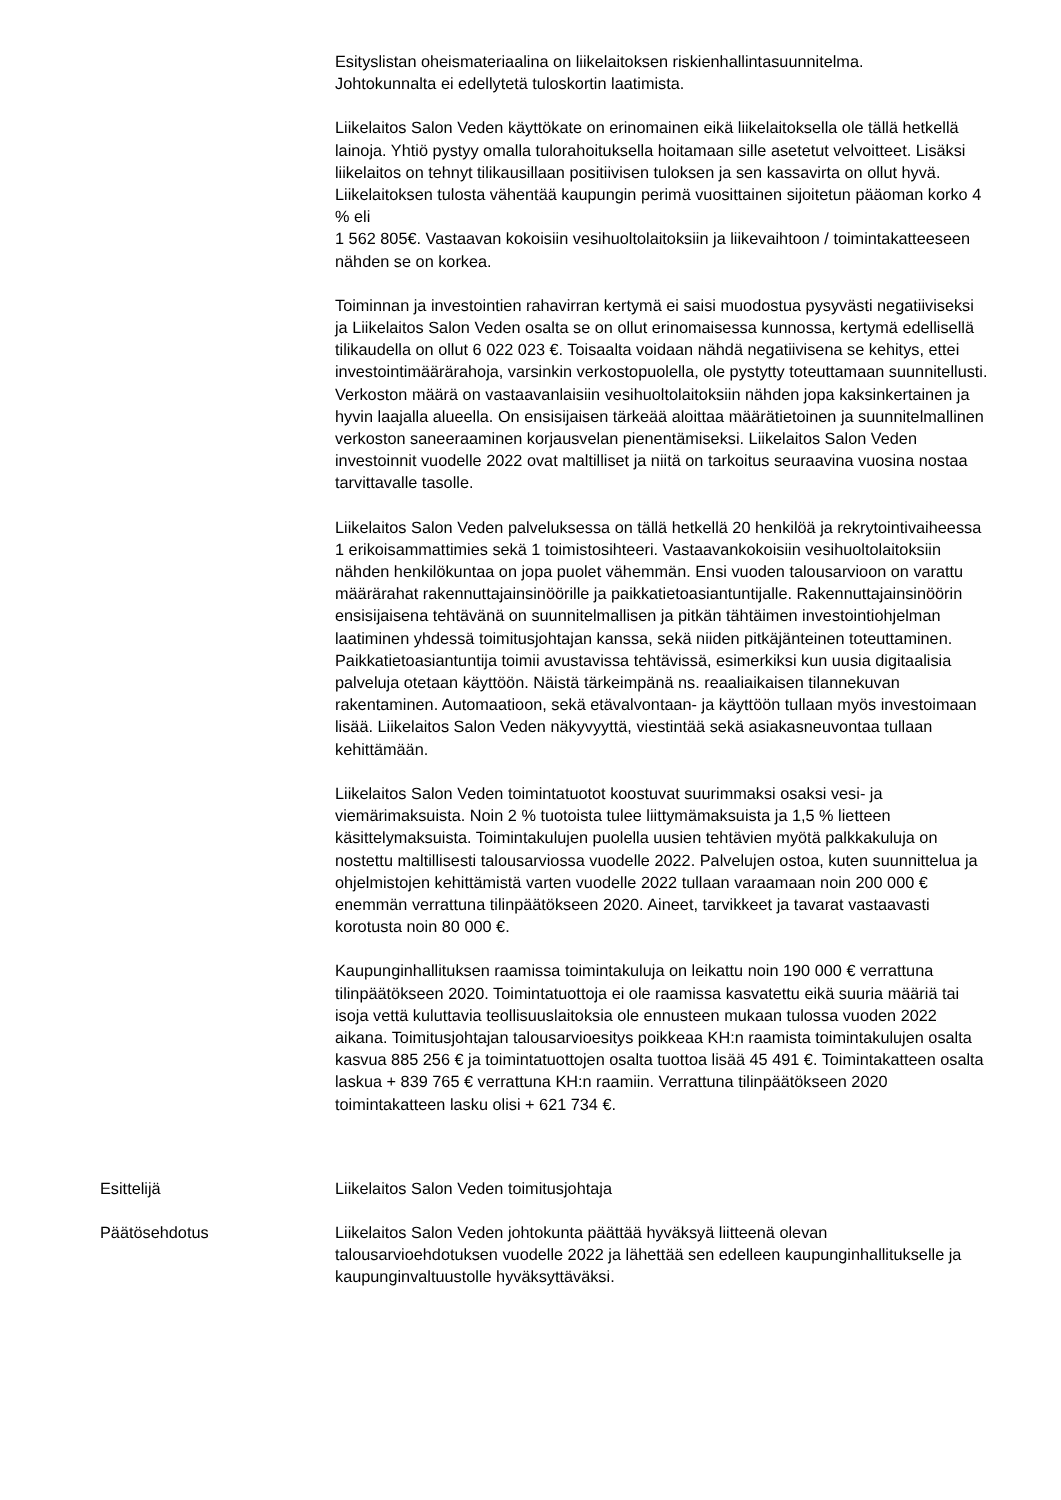Esityslistan oheismateriaalina on liikelaitoksen riskienhallintasuunnitelma.
Johtokunnalta ei edellytetä tuloskortin laatimista.
Liikelaitos Salon Veden käyttökate on erinomainen eikä liikelaitoksella ole tällä hetkellä lainoja. Yhtiö pystyy omalla tulorahoituksella hoitamaan sille asetetut velvoitteet. Lisäksi liikelaitos on tehnyt tilikausillaan positiivisen tuloksen ja sen kassavirta on ollut hyvä. Liikelaitoksen tulosta vähentää kaupungin perimä vuosittainen sijoitetun pääoman korko 4 % eli
1 562 805€. Vastaavan kokoisiin vesihuoltolaitoksiin ja liikevaihtoon / toimintakatteeseen nähden se on korkea.
Toiminnan ja investointien rahavirran kertymä ei saisi muodostua pysyvästi negatiiviseksi ja Liikelaitos Salon Veden osalta se on ollut erinomaisessa kunnossa, kertymä edellisellä tilikaudella on ollut 6 022 023 €. Toisaalta voidaan nähdä negatiivisena se kehitys, ettei investointimäärärahoja, varsinkin verkostopuolella, ole pystytty toteuttamaan suunnitellusti. Verkoston määrä on vastaavanlaisiin vesihuoltolaitoksiin nähden jopa kaksinkertainen ja hyvin laajalla alueella. On ensisijaisen tärkeää aloittaa määrätietoinen ja suunnitelmallinen verkoston saneeraaminen korjausvelan pienentämiseksi. Liikelaitos Salon Veden investoinnit vuodelle 2022 ovat maltilliset ja niitä on tarkoitus seuraavina vuosina nostaa tarvittavalle tasolle.
Liikelaitos Salon Veden palveluksessa on tällä hetkellä 20 henkilöä ja rekrytointivaiheessa 1 erikoisammattimies sekä 1 toimistosihteeri. Vastaavankokoisiin vesihuoltolaitoksiin nähden henkilökuntaa on jopa puolet vähemmän. Ensi vuoden talousarvioon on varattu määrärahat rakennuttajainsinöörille ja paikkatietoasiantuntijalle. Rakennuttajainsinöörin ensisijaisena tehtävänä on suunnitelmallisen ja pitkän tähtäimen investointiohjelman laatiminen yhdessä toimitusjohtajan kanssa, sekä niiden pitkäjänteinen toteuttaminen. Paikkatietoasiantuntija toimii avustavissa tehtävissä, esimerkiksi kun uusia digitaalisia palveluja otetaan käyttöön. Näistä tärkeimpänä ns. reaaliaikaisen tilannekuvan rakentaminen. Automaatioon, sekä etävalvontaan- ja käyttöön tullaan myös investoimaan lisää. Liikelaitos Salon Veden näkyvyyttä, viestintää sekä asiakasneuvontaa tullaan kehittämään.
Liikelaitos Salon Veden toimintatuotot koostuvat suurimmaksi osaksi vesi- ja viemärimaksuista. Noin 2 % tuotoista tulee liittymämaksuista ja 1,5 % lietteen käsittelymaksuista. Toimintakulujen puolella uusien tehtävien myötä palkkakuluja on nostettu maltillisesti talousarviossa vuodelle 2022. Palvelujen ostoa, kuten suunnittelua ja ohjelmistojen kehittämistä varten vuodelle 2022 tullaan varaamaan noin 200 000 € enemmän verrattuna tilinpäätökseen 2020. Aineet, tarvikkeet ja tavarat vastaavasti korotusta noin 80 000 €.
Kaupunginhallituksen raamissa toimintakuluja on leikattu noin 190 000 € verrattuna tilinpäätökseen 2020. Toimintatuottoja ei ole raamissa kasvatettu eikä suuria määriä tai isoja vettä kuluttavia teollisuuslaitoksia ole ennusteen mukaan tulossa vuoden 2022 aikana. Toimitusjohtajan talousarvioesitys poikkeaa KH:n raamista toimintakulujen osalta kasvua 885 256 € ja toimintatuottojen osalta tuottoa lisää 45 491 €. Toimintakatteen osalta laskua + 839 765 € verrattuna KH:n raamiin. Verrattuna tilinpäätökseen 2020 toimintakatteen lasku olisi + 621 734 €.
Esittelijä Liikelaitos Salon Veden toimitusjohtaja
Päätösehdotus Liikelaitos Salon Veden johtokunta päättää hyväksyä liitteenä olevan talousarvioehdotuksen vuodelle 2022 ja lähettää sen edelleen kaupunginhallitukselle ja kaupunginvaltuustolle hyväksyttäväksi.